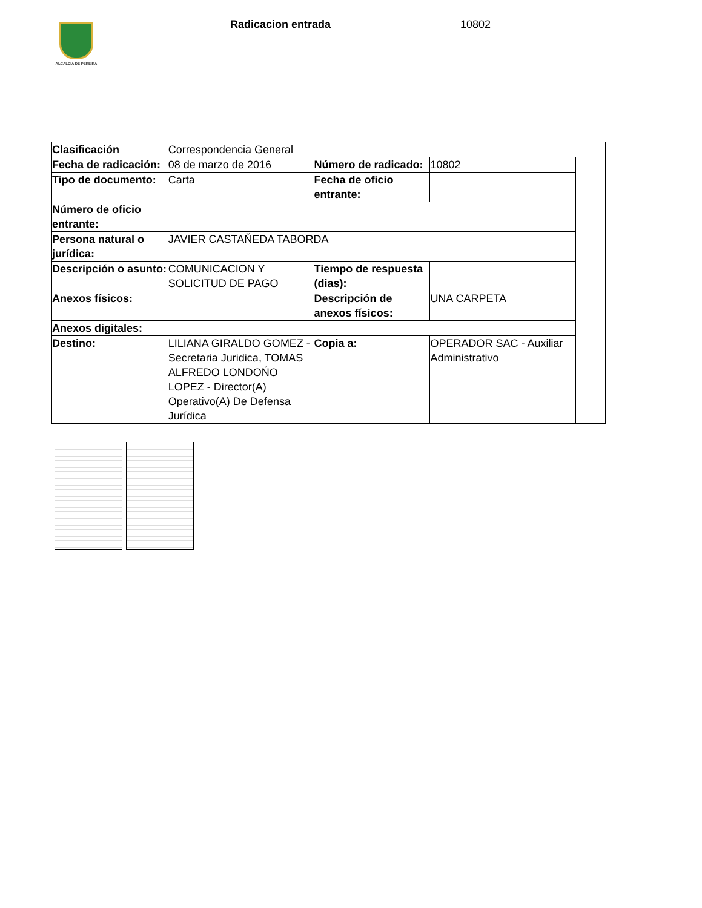ALCALDÍA DE PEREIRA Radicacion entrada 10802
| Clasificación | Correspondencia General | | | |
| Fecha de radicación: | 08 de marzo de 2016 | Número de radicado: | 10802 | |
| Tipo de documento: | Carta | Fecha de oficio entrante: | | |
| Número de oficio entrante: | | | | |
| Persona natural o jurídica: | JAVIER CASTAŇEDA TABORDA | | | |
| Descripción o asunto: | COMUNICACION Y SOLICITUD DE PAGO | Tiempo de respuesta (dias): | | |
| Anexos físicos: | | Descripción de anexos físicos: | UNA CARPETA | |
| Anexos digitales: | | | | |
| Destino: | LILIANA GIRALDO GOMEZ - Secretaria Juridica, TOMAS ALFREDO LONDOŃO LOPEZ - Director(A) Operativo(A) De Defensa Jurídica | Copia a: | OPERADOR SAC - Auxiliar Administrativo | |